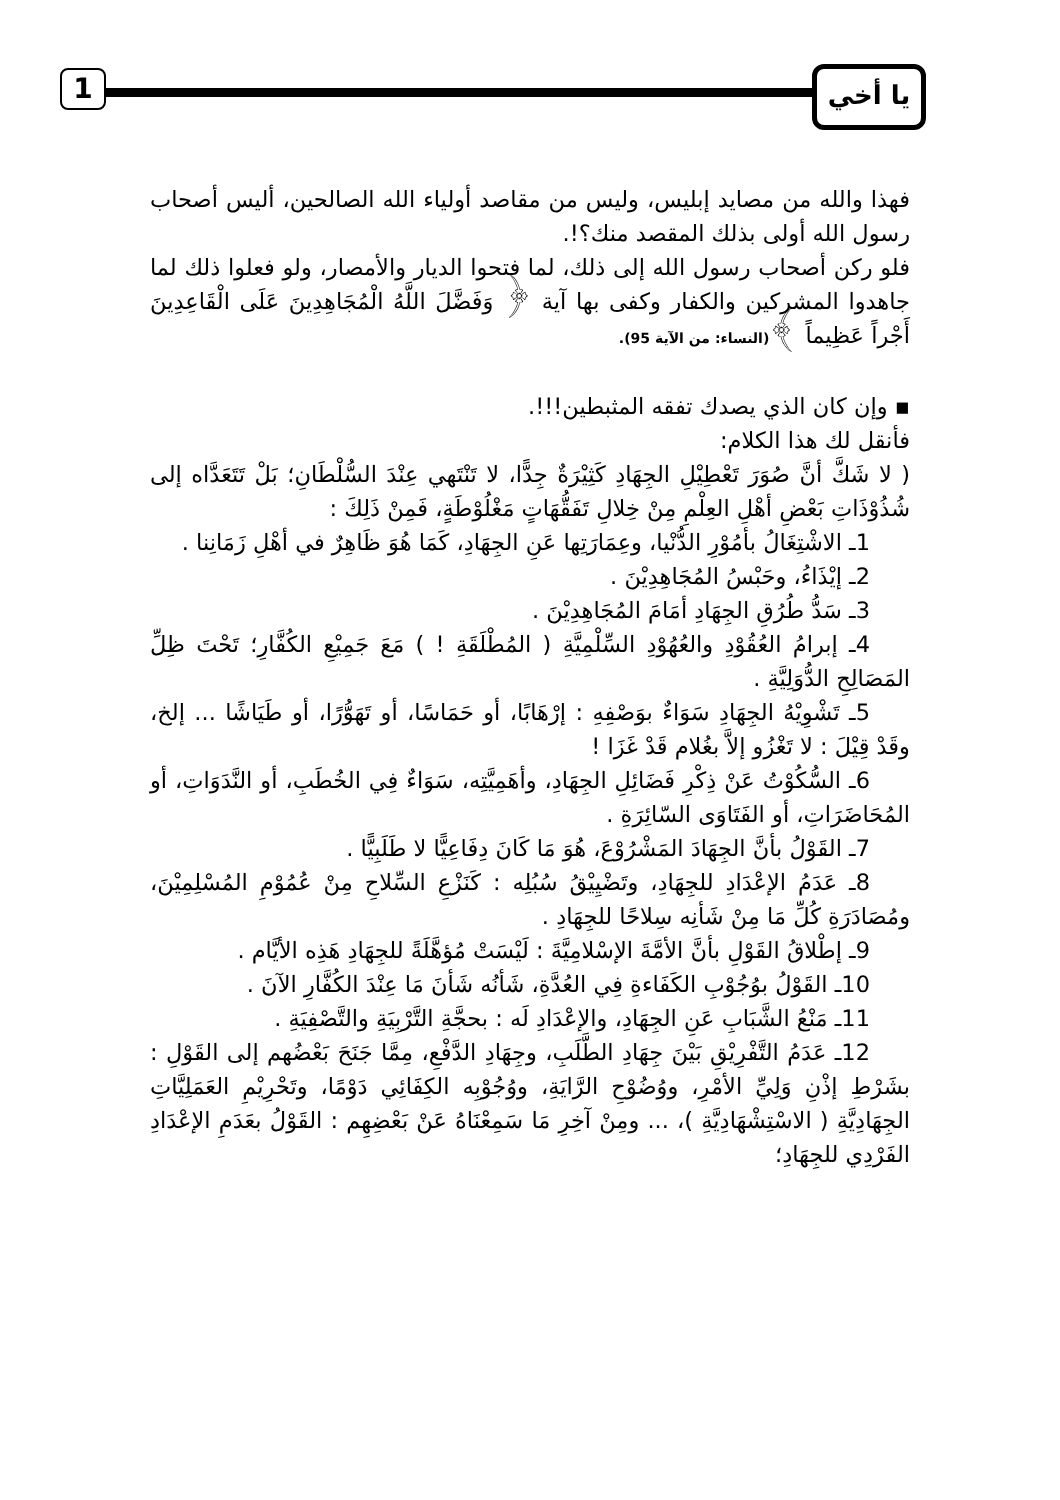يا أخي
1
فهذا والله من مصايد إبليس، وليس من مقاصد أولياء الله الصالحين، أليس أصحاب رسول الله أولى بذلك المقصد منك؟!.
فلو ركن أصحاب رسول الله إلى ذلك، لما فتحوا الديار والأمصار، ولو فعلوا ذلك لما جاهدوا المشركين والكفار وكفى بها آية ﴿ وَفَضَّلَ اللَّهُ الْمُجَاهِدِينَ عَلَى الْقَاعِدِينَ أَجْراً عَظِيماً ﴾(النساء: من الآية 95).
▪ وإن كان الذي يصدك تفقه المثبطين!!!.
فأنقل لك هذا الكلام:
( لا شَكَّ أنَّ صُوَرَ تَعْطِيْلِ الجِهَادِ كَثِيْرَةٌ جِدًّا، لا تَنْتَهي عِنْدَ السُّلْطَانِ؛ بَلْ تَتَعَدَّاه إلى شُذُوْذَاتِ بَعْضِ أهْلِ العِلْمِ مِنْ خِلالِ تَفَقُّهَاتٍ مَغْلُوْطَةٍ، فَمِنْ ذَلِكَ :
1ـ الاشْتِغَالُ بأمُوْرِ الدُّنْيا، وعِمَارَتِها عَنِ الجِهَادِ، كَمَا هُوَ ظَاهِرٌ في أهْلِ زَمَانِنا .
2ـ إيْذَاءُ، وحَبْسُ المُجَاهِدِيْنَ .
3ـ سَدُّ طُرُقِ الجِهَادِ أمَامَ المُجَاهِدِيْنَ .
4ـ إبرامُ العُقُوْدِ والعُهُوْدِ السِّلْمِيَّةِ ( المُطْلَقَةِ ! ) مَعَ جَمِيْعِ الكُفَّارِ؛ تَحْتَ ظِلِّ المَصَالِحِ الدُّوَلِيَّةِ .
5ـ تَشْوِيْهُ الجِهَادِ سَوَاءٌ بوَصْفِهِ : إرْهَابًا، أو حَمَاسًا، أو تَهَوُّرًا، أو طَيَاشًا ... إلخ، وقَدْ قِيْلَ : لا تَغْزُو إلاَّ بغُلام قَدْ غَزَا !
6ـ السُّكُوْتُ عَنْ ذِكْرِ فَضَائِلِ الجِهَادِ، وأهَمِيَّتِه، سَوَاءٌ فِي الخُطَبِ، أو النَّدَوَاتِ، أو المُحَاضَرَاتِ، أو الفَتَاوَى السّائِرَةِ .
7ـ القَوْلُ بأنَّ الجِهَادَ المَشْرُوْعَ، هُوَ مَا كَانَ دِفَاعِيًّا لا طَلَبِيًّا .
8ـ عَدَمُ الإعْدَادِ للجِهَادِ، وتَضْيِيْقُ سُبُلِه : كَنَزْعِ السِّلاحِ مِنْ عُمُوْمِ المُسْلِمِيْنَ، ومُصَادَرَةِ كُلِّ مَا مِنْ شَأنِه سِلاحًا للجِهَادِ .
9ـ إطْلاقُ القَوْلِ بأنَّ الأمَّةَ الإسْلامِيَّةَ : لَيْسَتْ مُؤهَّلَةً للجِهَادِ هَذِه الأيَّام .
10ـ القَوْلُ بوُجُوْبِ الكَفَاءةِ فِي العُدَّةِ، شَأنُه شَأنَ مَا عِنْدَ الكُفَّارِ الآنَ .
11ـ مَنْعُ الشَّبَابِ عَنِ الجِهَادِ، والإعْدَادِ لَه : بحجَّةِ التَّرْبِيَةِ والتَّصْفِيَةِ .
12ـ عَدَمُ التَّفْرِيْقِ بَيْنَ جِهَادِ الطَّلَبِ، وجِهَادِ الدَّفْعِ، مِمَّا جَنَحَ بَعْضُهم إلى القَوْلِ : بشَرْطِ إذْنِ وَلِيِّ الأمْرِ، ووُضُوْحِ الرَّايَةِ، ووُجُوْبِه الكِفَائِي دَوْمًا، وتَحْرِيْمِ العَمَلِيَّاتِ الجِهَادِيَّةِ ( الاسْتِشْهَادِيَّةِ )، ... ومِنْ آخِرِ مَا سَمِعْنَاهُ عَنْ بَعْضِهِم : القَوْلُ بعَدَمِ الإعْدَادِ الفَرْدِي للجِهَادِ؛